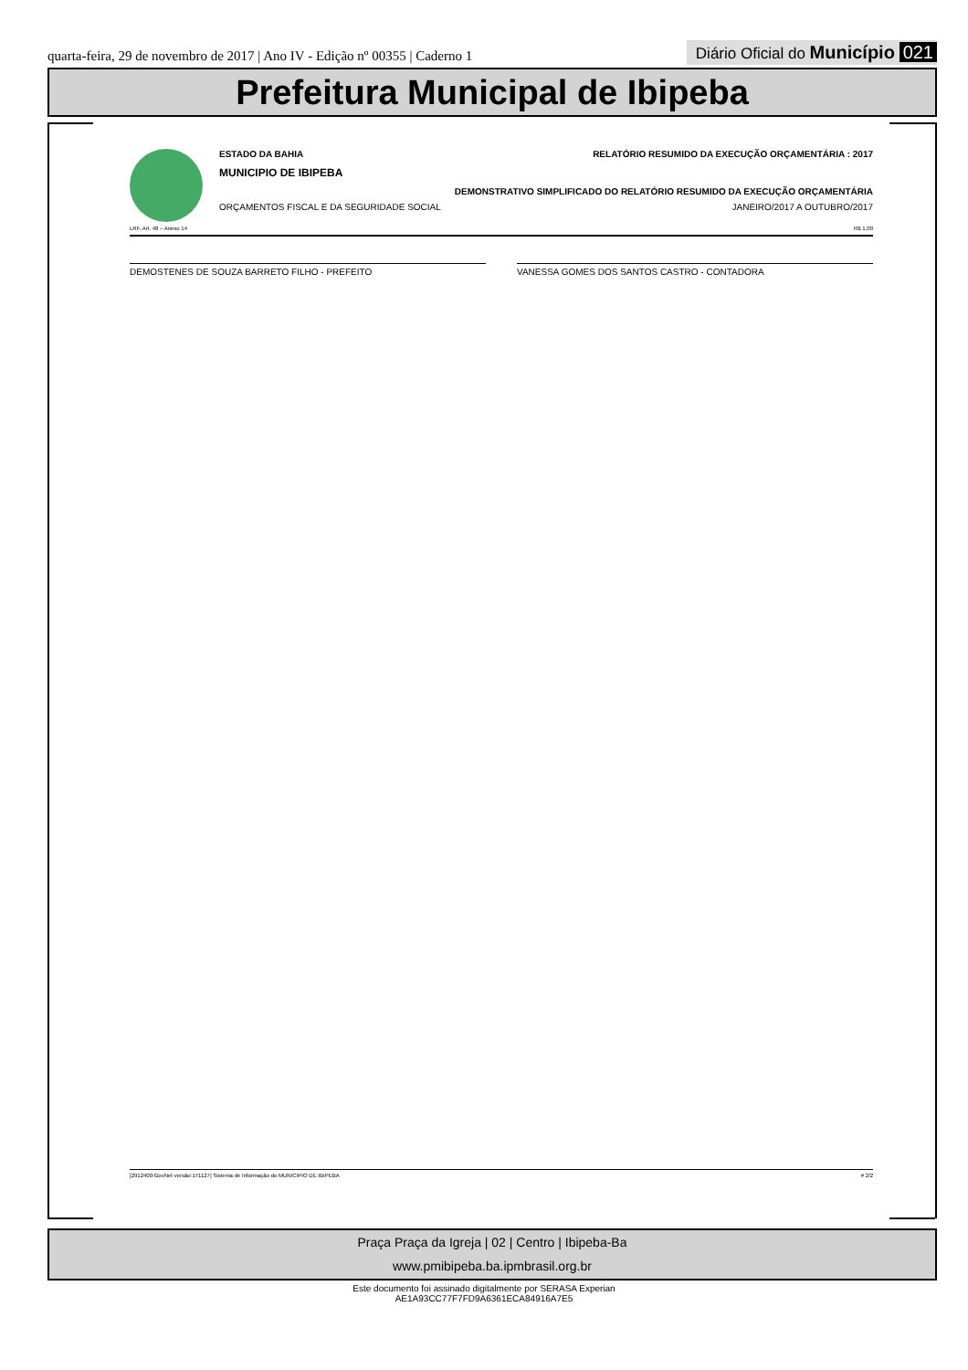quarta-feira, 29 de novembro de 2017 | Ano IV - Edição nº 00355 | Caderno 1 Diário Oficial do Município 021
Prefeitura Municipal de Ibipeba
ESTADO DA BAHIA RELATÓRIO RESUMIDO DA EXECUÇÃO ORÇAMENTÁRIA : 2017
MUNICIPIO DE IBIPEBA
DEMONSTRATIVO SIMPLIFICADO DO RELATÓRIO RESUMIDO DA EXECUÇÃO ORÇAMENTÁRIA
ORÇAMENTOS FISCAL E DA SEGURIDADE SOCIAL JANEIRO/2017 A OUTUBRO/2017
LRF, Art. 48 – Anexo 14 R$ 1,00
DEMOSTENES DE SOUZA BARRETO FILHO - PREFEITO VANESSA GOMES DOS SANTOS CASTRO - CONTADORA
[2912400:GovNet versão:171127] Sistema de Informação do MUNICIPIO DE IBIPEBA # 2/2
Praça Praça da Igreja | 02 | Centro | Ibipeba-Ba
www.pmibipeba.ba.ipmbrasil.org.br
Este documento foi assinado digitalmente por SERASA Experian
AE1A93CC77F7FD9A6361ECA84916A7E5